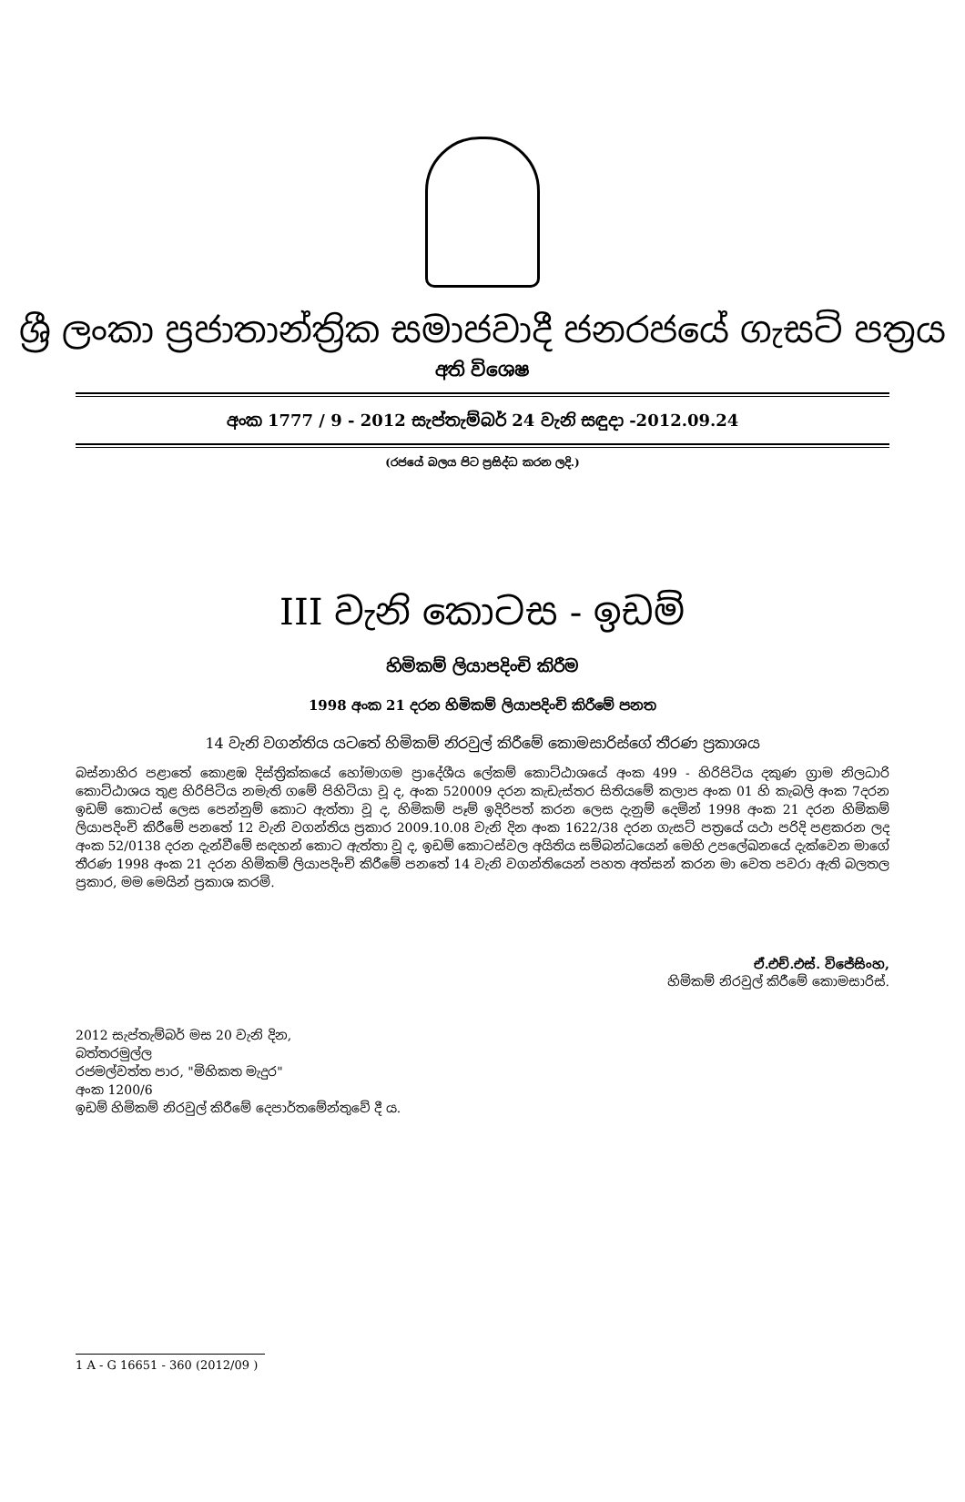ශ්‍රී ලංකා ප්‍රජාතාන්ත්‍රික සමාජවාදී ජනරජයේ ගැසට් පත්‍රය
අති විශෙෂ
අංක 1777 / 9 - 2012 සැප්තැම්බර් 24 වැනි සඳුදා -2012.09.24
(රජයේ බලය පිට ප්‍රසිද්ධ කරන ලදි.)
III වැනි කොටස - ඉඩම්
හිමිකම් ලියාපදිංචි කිරීම
1998 අංක 21 දරන හිමිකම් ලියාපදිංචි කිරීමේ පනත
14 වැනි වගන්තිය යටතේ හිමිකම් නිරවුල් කිරීමේ කොමසාරිස්ගේ තීරණ ප්‍රකාශය
බස්නාහිර පළාතේ කොළඹ දිස්ත්‍රික්කයේ හෝමාගම ප්‍රාදේශීය ලේකම් කොට්ඨාශයේ අංක 499 - හිරිපිටිය දකුණ ග්‍රාම නිලධාරි කොට්ඨාශය තුළ හිරිපිටිය නමැති ගමේ පිහිටියා වූ ද, අංක 520009 දරන කැඩැස්තර සිතියමේ කලාප අංක 01 හි කැබලි අංක 7දරන ඉඩම් කොටස් ලෙස පෙන්නුම් කොට ඇත්තා වූ ද, හිමිකම් පෑම් ඉදිරිපත් කරන ලෙස දැනුම් දෙමින් 1998 අංක 21 දරන හිමිකම් ලියාපදිංචි කිරීමේ පනතේ 12 වැනි වගන්තිය ප්‍රකාර 2009.10.08 වැනි දින අංක 1622/38 දරන ගැසට් පත්‍රයේ යථා පරිදි පළකරන ලද අංක 52/0138 දරන දැන්වීමේ සඳහන් කොට ඇත්තා වූ ද, ඉඩම් කොටස්වල අයිතිය සම්බන්ධයෙන් මෙහි උපලේඛනයේ දැක්වෙන මාගේ තීරණ 1998 අංක 21 දරන හිමිකම් ලියාපදිංචි කිරීමේ පනතේ 14 වැනි වගන්තියෙන් පහත අත්සන් කරන මා වෙත පවරා ඇති බලතල ප්‍රකාර, මම මෙයින් ප්‍රකාශ කරමි.
ඒ.එච්.එස්. විජේසිංහ,
හිමිකම් නිරවුල් කිරීමේ කොමසාරිස්.
2012 සැප්තැම්බර් මස 20 වැනි දින,
බත්තරමුල්ල
රජමල්වත්ත පාර, "මිහිකත මැදුර"
අංක 1200/6
ඉඩම් හිමිකම් නිරවුල් කිරීමේ දෙපාර්තමේන්තුවේ දී ය.
1 A - G 16651 - 360 (2012/09 )